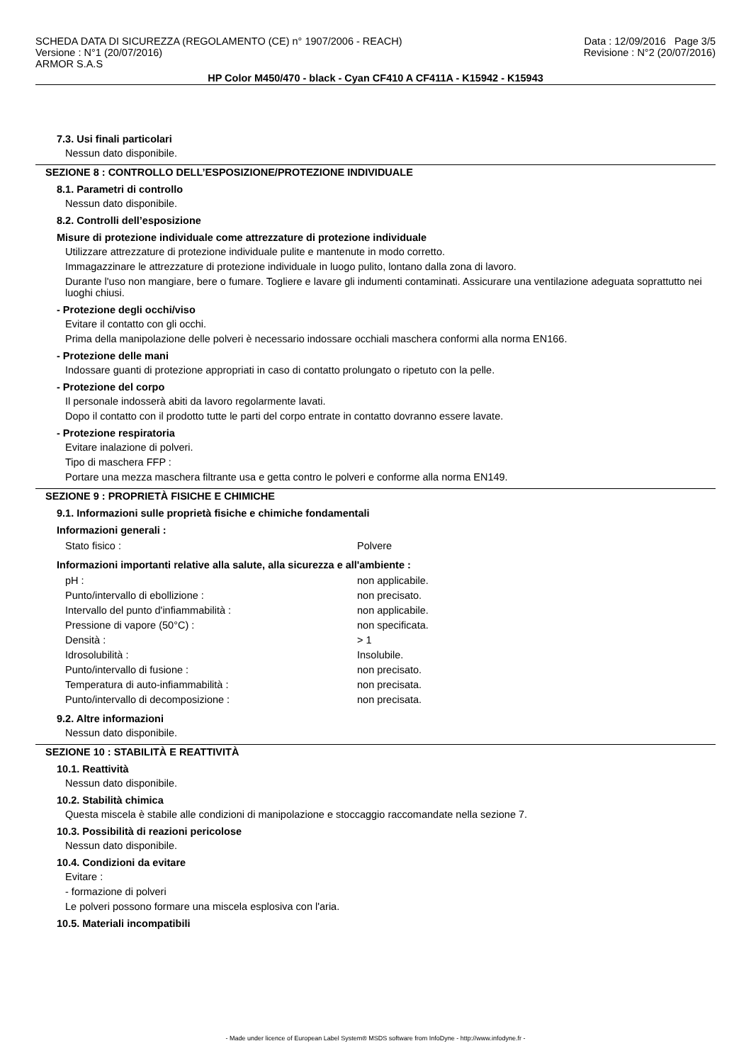SCHEDA DATA DI SICUREZZA (REGOLAMENTO (CE) n° 1907/2006 - REACH)
Versione : N°1 (20/07/2016)
ARMOR S.A.S
Data : 12/09/2016 Page 3/5
Revisione : N°2 (20/07/2016)
HP Color M450/470 - black - Cyan CF410 A CF411A - K15942 - K15943
7.3. Usi finali particolari
Nessun dato disponibile.
SEZIONE 8 : CONTROLLO DELL’ESPOSIZIONE/PROTEZIONE INDIVIDUALE
8.1. Parametri di controllo
Nessun dato disponibile.
8.2. Controlli dell’esposizione
Misure di protezione individuale come attrezzature di protezione individuale
Utilizzare attrezzature di protezione individuale pulite e mantenute in modo corretto.
Immagazzinare le attrezzature di protezione individuale in luogo pulito, lontano dalla zona di lavoro.
Durante l'uso non mangiare, bere o fumare. Togliere e lavare gli indumenti contaminati. Assicurare una ventilazione adeguata soprattutto nei luoghi chiusi.
- Protezione degli occhi/viso
Evitare il contatto con gli occhi.
Prima della manipolazione delle polveri è necessario indossare occhiali maschera conformi alla norma EN166.
- Protezione delle mani
Indossare guanti di protezione appropriati in caso di contatto prolungato o ripetuto con la pelle.
- Protezione del corpo
Il personale indosserà abiti da lavoro regolarmente lavati.
Dopo il contatto con il prodotto tutte le parti del corpo entrate in contatto dovranno essere lavate.
- Protezione respiratoria
Evitare inalazione di polveri.
Tipo di maschera FFP :
Portare una mezza maschera filtrante usa e getta contro le polveri e conforme alla norma EN149.
SEZIONE 9 : PROPRIETÀ FISICHE E CHIMICHE
9.1. Informazioni sulle proprietà fisiche e chimiche fondamentali
Informazioni generali :
| Stato fisico : | Polvere |
Informazioni importanti relative alla salute, alla sicurezza e all'ambiente :
| pH : | non applicabile. |
| Punto/intervallo di ebollizione : | non precisato. |
| Intervallo del punto d'infiammabilità : | non applicabile. |
| Pressione di vapore (50°C) : | non specificata. |
| Densità : | > 1 |
| Idrosolubilità : | Insolubile. |
| Punto/intervallo di fusione : | non precisato. |
| Temperatura di auto-infiammabilità : | non precisata. |
| Punto/intervallo di decomposizione : | non precisata. |
9.2. Altre informazioni
Nessun dato disponibile.
SEZIONE 10 : STABILITÀ E REATTIVITÀ
10.1. Reattività
Nessun dato disponibile.
10.2. Stabilità chimica
Questa miscela è stabile alle condizioni di manipolazione e stoccaggio raccomandate nella sezione 7.
10.3. Possibilità di reazioni pericolose
Nessun dato disponibile.
10.4. Condizioni da evitare
Evitare :
- formazione di polveri
Le polveri possono formare una miscela esplosiva con l'aria.
10.5. Materiali incompatibili
- Made under licence of European Label System® MSDS software from InfoDyne - http://www.infodyne.fr -